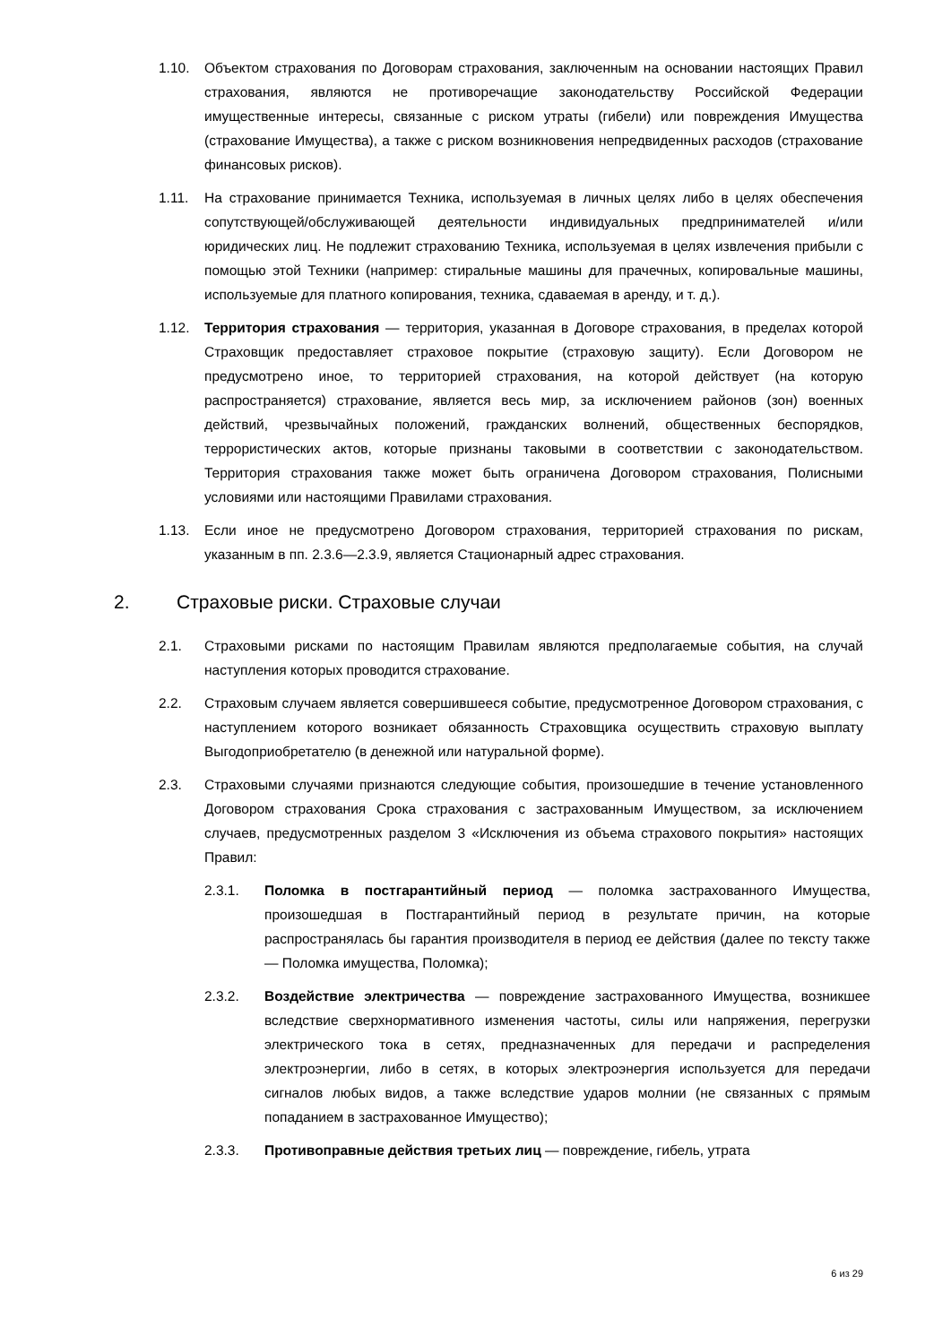1.10. Объектом страхования по Договорам страхования, заключенным на основании настоящих Правил страхования, являются не противоречащие законодательству Российской Федерации имущественные интересы, связанные с риском утраты (гибели) или повреждения Имущества (страхование Имущества), а также с риском возникновения непредвиденных расходов (страхование финансовых рисков).
1.11. На страхование принимается Техника, используемая в личных целях либо в целях обеспечения сопутствующей/обслуживающей деятельности индивидуальных предпринимателей и/или юридических лиц. Не подлежит страхованию Техника, используемая в целях извлечения прибыли с помощью этой Техники (например: стиральные машины для прачечных, копировальные машины, используемые для платного копирования, техника, сдаваемая в аренду, и т. д.).
1.12. Территория страхования — территория, указанная в Договоре страхования, в пределах которой Страховщик предоставляет страховое покрытие (страховую защиту). Если Договором не предусмотрено иное, то территорией страхования, на которой действует (на которую распространяется) страхование, является весь мир, за исключением районов (зон) военных действий, чрезвычайных положений, гражданских волнений, общественных беспорядков, террористических актов, которые признаны таковыми в соответствии с законодательством. Территория страхования также может быть ограничена Договором страхования, Полисными условиями или настоящими Правилами страхования.
1.13. Если иное не предусмотрено Договором страхования, территорией страхования по рискам, указанным в пп. 2.3.6—2.3.9, является Стационарный адрес страхования.
2. Страховые риски. Страховые случаи
2.1. Страховыми рисками по настоящим Правилам являются предполагаемые события, на случай наступления которых проводится страхование.
2.2. Страховым случаем является совершившееся событие, предусмотренное Договором страхования, с наступлением которого возникает обязанность Страховщика осуществить страховую выплату Выгодоприобретателю (в денежной или натуральной форме).
2.3. Страховыми случаями признаются следующие события, произошедшие в течение установленного Договором страхования Срока страхования с застрахованным Имуществом, за исключением случаев, предусмотренных разделом 3 «Исключения из объема страхового покрытия» настоящих Правил:
2.3.1. Поломка в постгарантийный период — поломка застрахованного Имущества, произошедшая в Постгарантийный период в результате причин, на которые распространялась бы гарантия производителя в период ее действия (далее по тексту также — Поломка имущества, Поломка);
2.3.2. Воздействие электричества — повреждение застрахованного Имущества, возникшее вследствие сверхнормативного изменения частоты, силы или напряжения, перегрузки электрического тока в сетях, предназначенных для передачи и распределения электроэнергии, либо в сетях, в которых электроэнергия используется для передачи сигналов любых видов, а также вследствие ударов молнии (не связанных с прямым попаданием в застрахованное Имущество);
2.3.3. Противоправные действия третьих лиц — повреждение, гибель, утрата
6 из 29